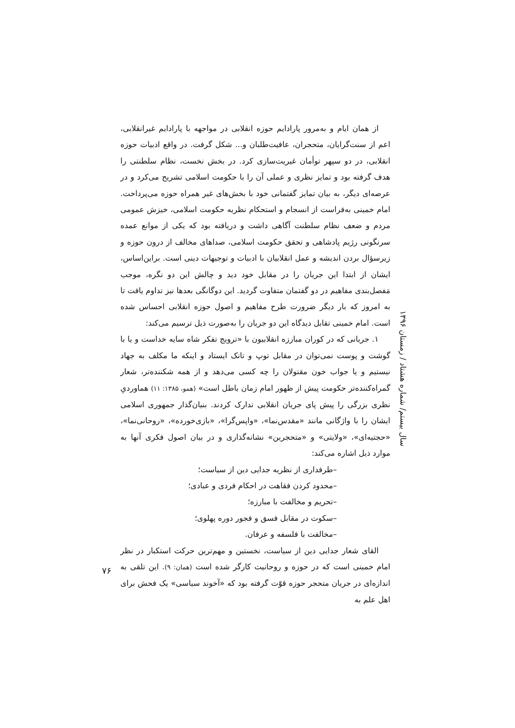از همان ایام و به‌مرور پارادایم حوزه انقلابی در مواجهه با پارادایم غیرانقلابی، اعم از سنت‌گرایان، متحجران، عافیت‌طلبان و... شکل گرفت. در واقع ادبیات حوزه انقلابی، در دو سپهر توأمان غیریت‌سازی کرد. در بخش نخست، نظام سلطنتی را هدف گرفته بود و تمایز نظری و عملی آن را با حکومت اسلامی تشریح می‌کرد و در عرصه‌ای دیگر، به بیان تمایز گفتمانی خود با بخش‌های غیر همراه حوزه می‌پرداخت. امام خمینی به‌فراست از انسجام و استحکام نظریه حکومت اسلامی، خیزش عمومی مردم و ضعف نظام سلطنت آگاهی داشت و دریافته بود که یکی از موانع عمده سرنگونی رژیم پادشاهی و تحقق حکومت اسلامی، صداهای مخالف از درون حوزه و زیرسؤال بردن اندیشه و عمل انقلابیان با ادبیات و توجیهات دینی است. براین‌اساس، ایشان از ابتدا این جریان را در مقابل خود دید و چالش این دو نگره، موجب مَفصل‌بندی مفاهیم در دو گفتمان متفاوت گردید. این دوگانگی بعدها نیز تداوم یافت تا به امروز که بار دیگر ضرورت طرح مفاهیم و اصول حوزه انقلابی احساس شده است. امام خمینی تقابل دیدگاه این دو جریان را به‌صورت ذیل ترسیم می‌کند:
۱. جریانی که در کوران مبارزه انقلابیون با «ترویج تفکر شاه سایه خداست و یا با گوشت و پوست نمی‌توان در مقابل توپ و تانک ایستاد و اینکه ما مکلف به جهاد نیستیم و یا جواب خون مقتولان را چه کسی می‌دهد و از همه شکننده‌تر، شعار گمراه‌کننده‌تر حکومت پیش از ظهور امام زمان باطل است» (همو، ۱۳۸۵: ۱۱) هماوردیِ نظری بزرگی را پیش پای جریان انقلابی تدارک کردند. بنیان‌گذار جمهوری اسلامی ایشان را با واژگانی مانند «مقدس‌نما»، «واپس‌گرا»، «بازی‌خورده»، «روحانی‌نما»، «حجتیه‌ای»، «ولایتی» و «متحجرین» نشانه‌گذاری و در بیان اصول فکری آنها به موارد ذیل اشاره می‌کند:
–طرفداری از نظریه جدایی دین از سیاست؛
–محدود کردن فقاهت در احکام فردی و عبادی؛
–تحریم و مخالفت با مبارزه؛
–سکوت در مقابل فسق و فجور دوره پهلوی؛
–مخالفت با فلسفه و عرفان.
القای شعار جدایی دین از سیاست، نخستین و مهم‌ترین حرکت استکبار در نظر امام خمینی است که در حوزه و روحانیت کارگر شده است (همان: ۹). این تلقی به اندازه‌ای در جریان متحجر حوزه قوّت گرفته بود که «آخوند سیاسی» یک فحش برای اهل علم به
سال بیستم/ شماره هشتاد / زمستان ۱۳۹۶
۷۶